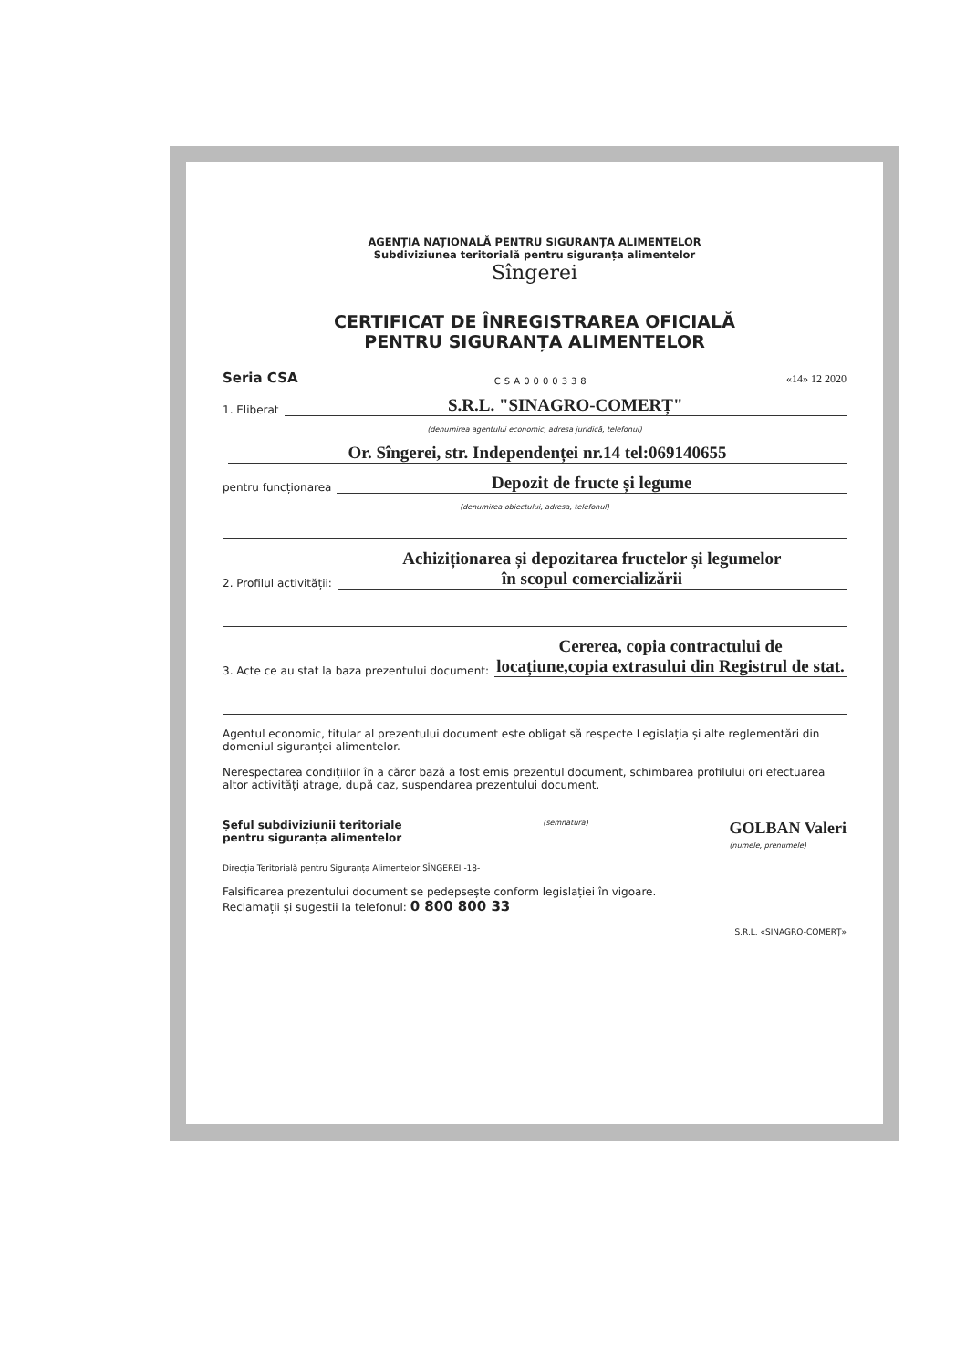AGENȚIA NAȚIONALĂ PENTRU SIGURANȚA ALIMENTELOR
Subdiviziunea teritorială pentru siguranța alimentelor
Sîngerei
CERTIFICAT DE ÎNREGISTRAREA OFICIALĂ
PENTRU SIGURANȚA ALIMENTELOR
Seria CSA CSA0000338 «14» 12 2020
1. Eliberat S.R.L. "SINAGRO-COMERȚ"
(denumirea agentului economic, adresa juridică, telefonul)
Or. Sîngerei, str. Independenței nr.14 tel:069140655
pentru funcționarea Depozit de fructe și legume
(denumirea obiectului, adresa, telefonul)
2. Profilul activității: Achiziționarea și depozitarea fructelor și legumelor
în scopul comercializării
3. Acte ce au stat la baza prezentului document: Cererea, copia contractului de
locațiune,copia extrasului din Registrul de stat.
Agentul economic, titular al prezentului document este obligat să respecte Legislația și alte reglementări din domeniul siguranței alimentelor.
Nerespectarea condițiilor în a căror bază a fost emis prezentul document, schimbarea profilului ori efectuarea altor activități atrage, după caz, suspendarea prezentului document.
Șeful subdiviziunii teritoriale
pentru siguranța alimentelor (semnătura) GOLBAN Valeri
(numele, prenumele)
Direcția Teritorială pentru Siguranța Alimentelor SÎNGEREI -18-
Falsificarea prezentului document se pedepsește conform legislației în vigoare.
Reclamații și sugestii la telefonul: 0 800 800 33
S.R.L. «SINAGRO-COMERȚ»